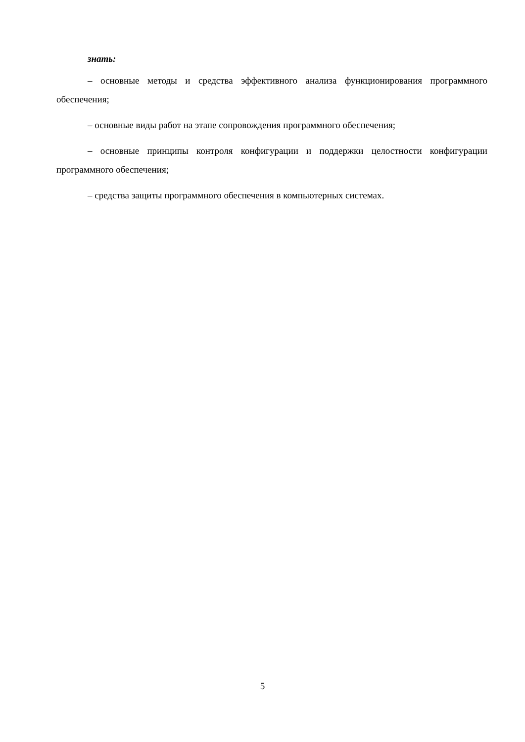знать:
– основные методы и средства эффективного анализа функционирования программного обеспечения;
– основные виды работ на этапе сопровождения программного обеспечения;
– основные принципы контроля конфигурации и поддержки целостности конфигурации программного обеспечения;
– средства защиты программного обеспечения в компьютерных системах.
5